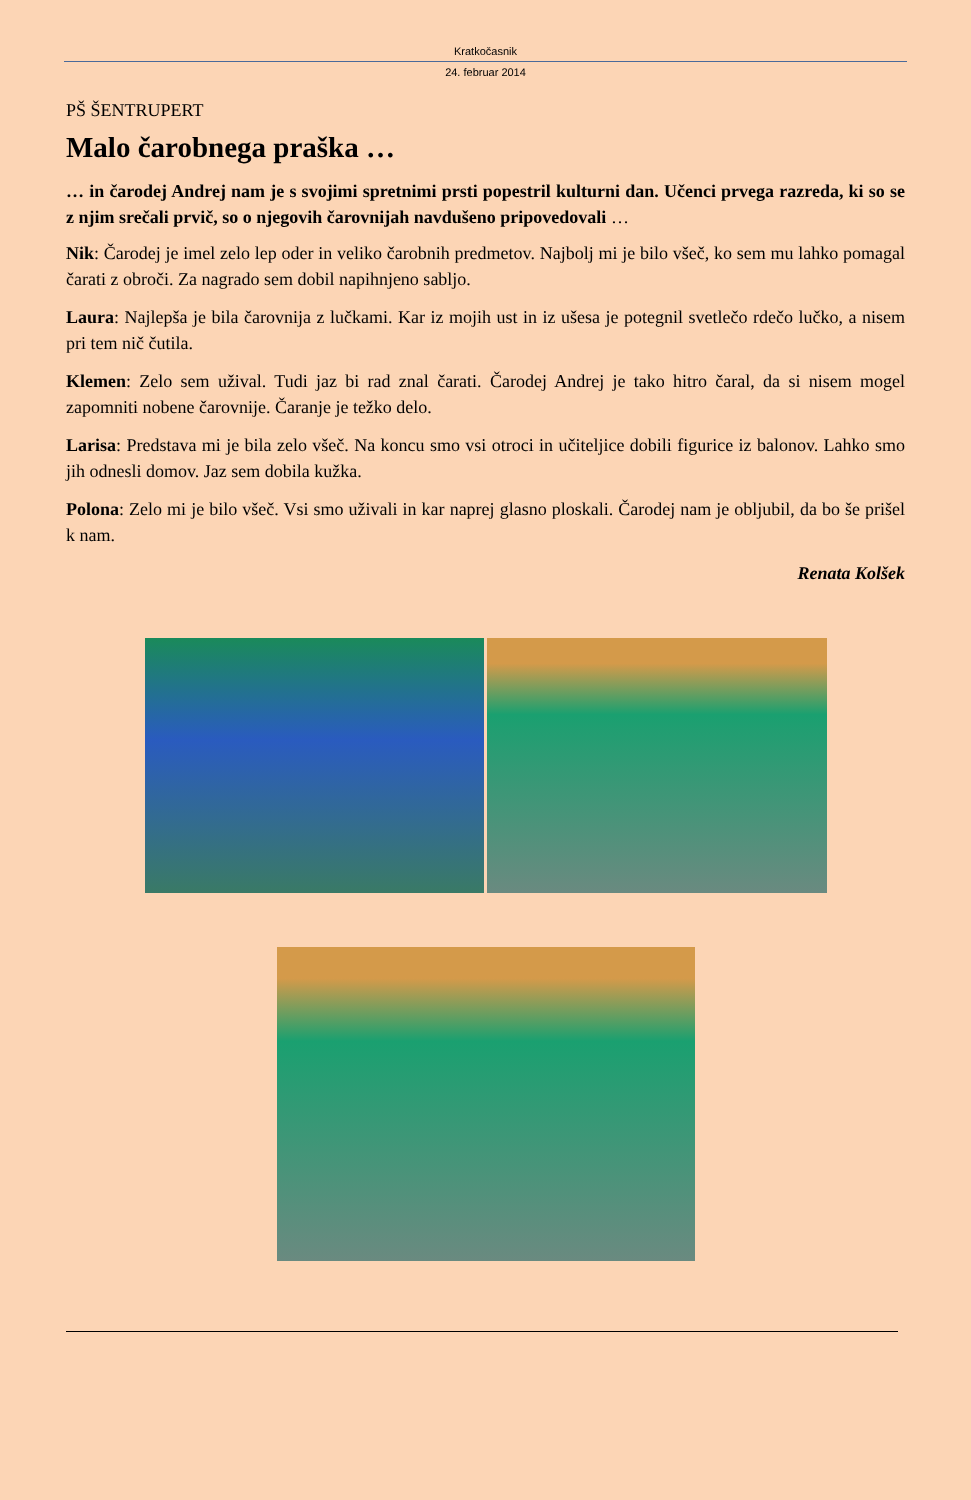Kratkočasnik
24. februar 2014
PŠ ŠENTRUPERT
Malo čarobnega praška …
… in čarodej Andrej nam je s svojimi spretnimi prsti popestril kulturni dan. Učenci prvega razreda, ki so se z njim srečali prvič, so o njegovih čarovnijah navdušeno pripovedovali …
Nik: Čarodej je imel zelo lep oder in veliko čarobnih predmetov. Najbolj mi je bilo všeč, ko sem mu lahko pomagal čarati z obroči. Za nagrado sem dobil napihnjeno sabljo.
Laura: Najlepša je bila čarovnija z lučkami. Kar iz mojih ust in iz ušesa je potegnil svetlečo rdečo lučko, a nisem pri tem nič čutila.
Klemen: Zelo sem užival. Tudi jaz bi rad znal čarati. Čarodej Andrej je tako hitro čaral, da si nisem mogel zapomniti nobene čarovnije. Čaranje je težko delo.
Larisa: Predstava mi je bila zelo všeč. Na koncu smo vsi otroci in učiteljice dobili figurice iz balonov. Lahko smo jih odnesli domov. Jaz sem dobila kužka.
Polona: Zelo mi je bilo všeč. Vsi smo uživali in kar naprej glasno ploskali. Čarodej nam je obljubil, da bo še prišel k nam.
Renata Kolšek